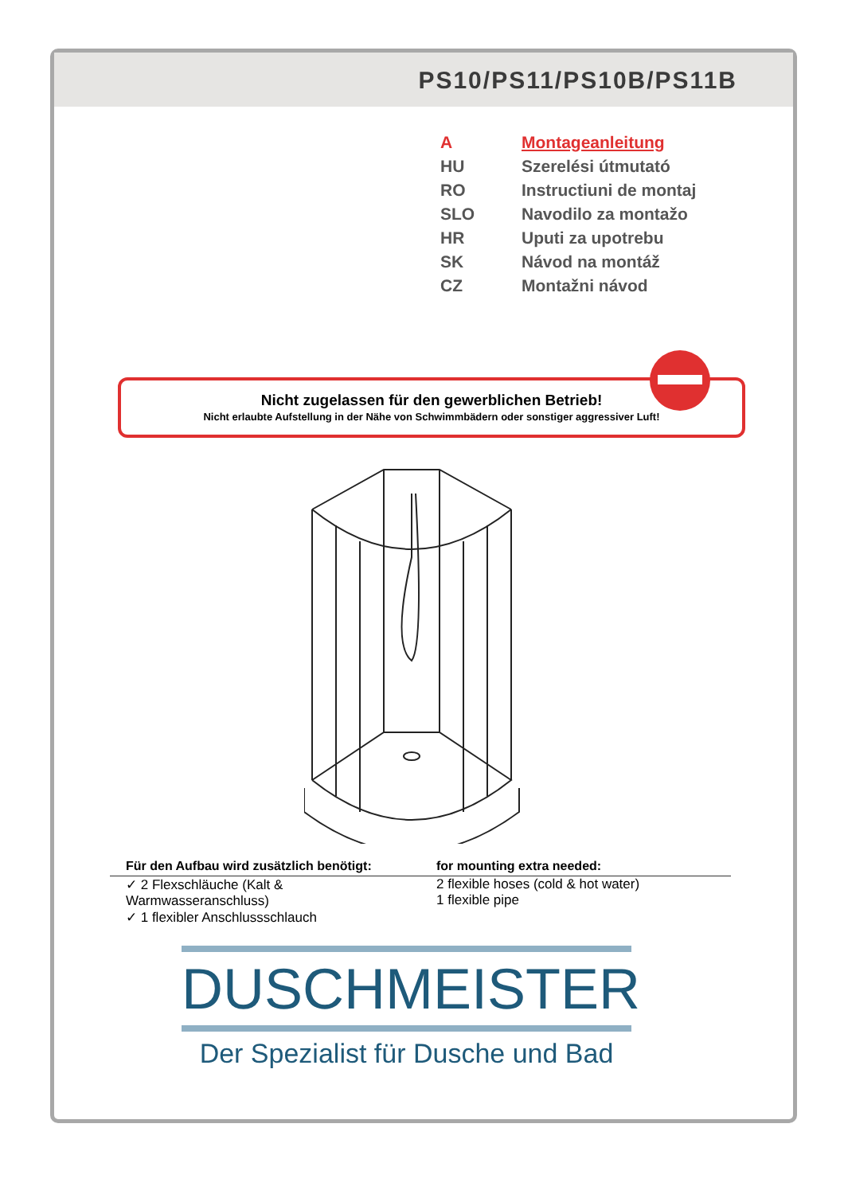PS10/PS11/PS10B/PS11B
| A | Montageanleitung |
| HU | Szerelési útmutató |
| RO | Instructiuni de montaj |
| SLO | Navodilo za montažo |
| HR | Uputi za upotrebu |
| SK | Návod na montáž |
| CZ | Montažni návod |
Nicht zugelassen für den gewerblichen Betrieb!
Nicht erlaubte Aufstellung in der Nähe von Schwimmbädern oder sonstiger aggressiver Luft!
Für den Aufbau wird zusätzlich benötigt:
✓ 2 Flexschläuche (Kalt & Warmwasseranschluss)
✓ 1 flexibler Anschlussschlauch
for mounting extra needed:
2 flexible hoses (cold & hot water)
1 flexible pipe
DUSCHMEISTER
Der Spezialist für Dusche und Bad